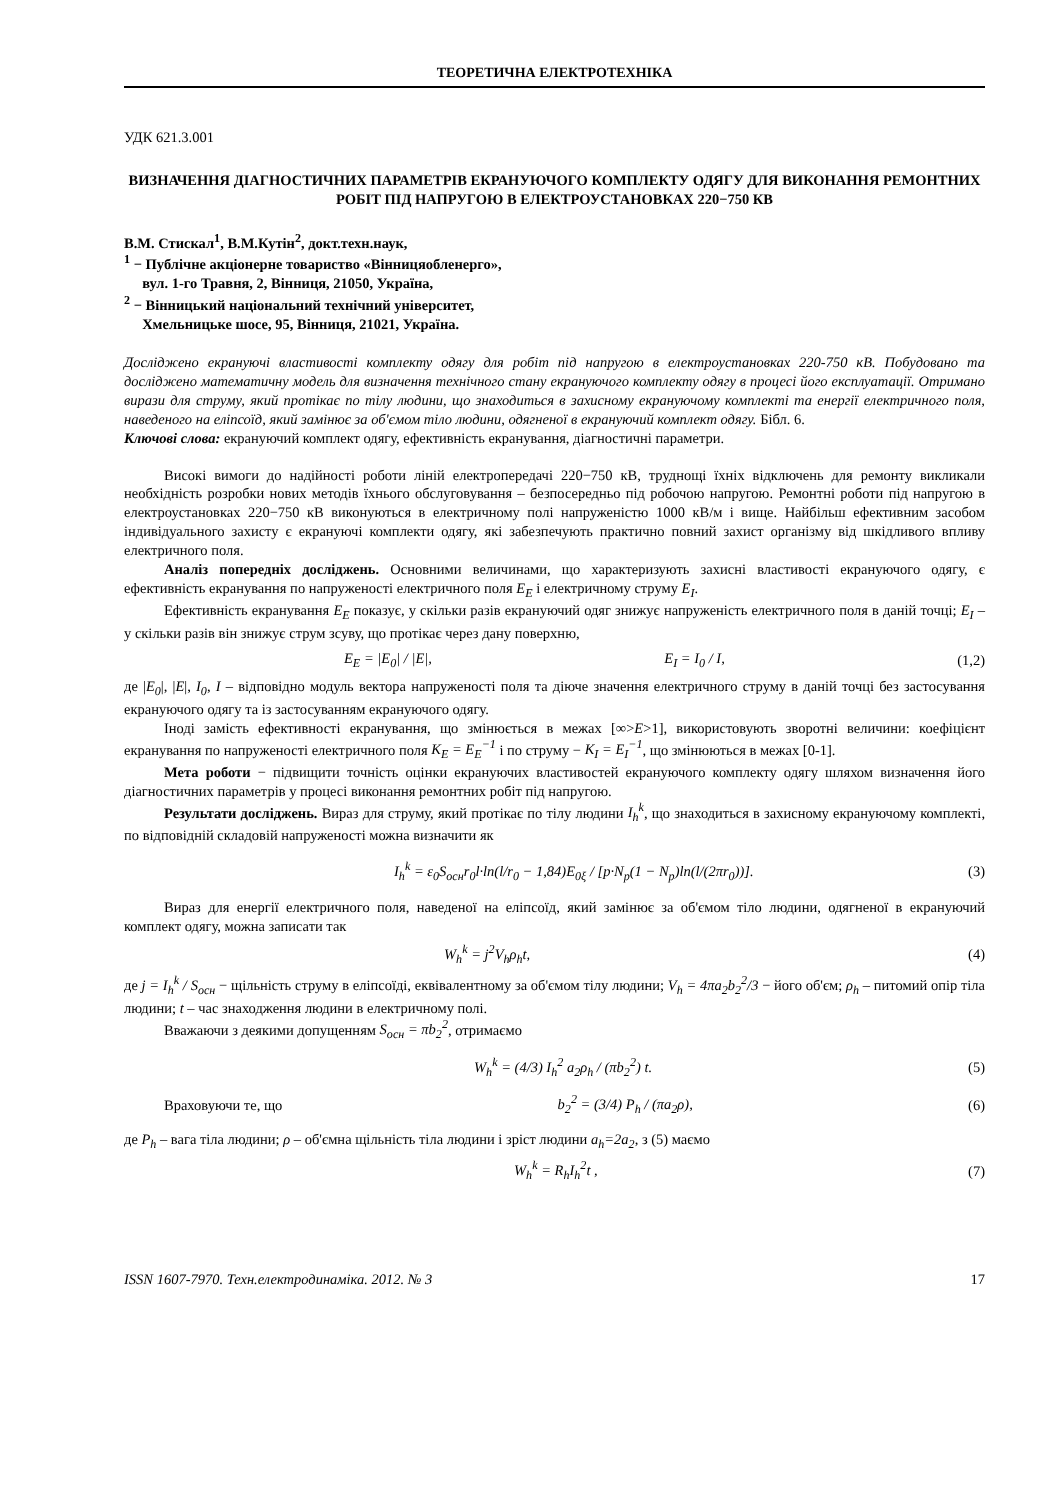ТЕОРЕТИЧНА ЕЛЕКТРОТЕХНІКА
УДК 621.3.001
ВИЗНАЧЕННЯ ДІАГНОСТИЧНИХ ПАРАМЕТРІВ ЕКРАНУЮЧОГО КОМПЛЕКТУ ОДЯГУ ДЛЯ ВИКОНАННЯ РЕМОНТНИХ РОБІТ ПІД НАПРУГОЮ В ЕЛЕКТРОУСТАНОВКАХ 220−750 КВ
В.М. Стискал<sup>1</sup>, В.М.Кутін<sup>2</sup>, докт.техн.наук,
<sup>1</sup> − Публічне акціонерне товариство «Вінницяобленерго»,
вул. 1-го Травня, 2, Вінниця, 21050, Україна,
<sup>2</sup> − Вінницький національний технічний університет,
Хмельницьке шосе, 95, Вінниця, 21021, Україна.
Досліджено екрануючі властивості комплекту одягу для робіт під напругою в електроустановках 220-750 кВ. Побудовано та досліджено математичну модель для визначення технічного стану екрануючого комплекту одягу в процесі його експлуатації. Отримано вирази для струму, який протікає по тілу людини, що знаходиться в захисному екрануючому комплекті та енергії електричного поля, наведеного на еліпсоїд, який замінює за об'ємом тіло людини, одягненої в екрануючий комплект одягу. Бібл. 6.
Ключові слова: екрануючий комплект одягу, ефективність екранування, діагностичні параметри.
Високі вимоги до надійності роботи ліній електропередачі 220−750 кВ, труднощі їхніх відключень для ремонту викликали необхідність розробки нових методів їхнього обслуговування – безпосередньо під робочою напругою. Ремонтні роботи під напругою в електроустановках 220−750 кВ виконуються в електричному полі напруженістю 1000 кВ/м і вище. Найбільш ефективним засобом індивідуального захисту є екрануючі комплекти одягу, які забезпечують практично повний захист організму від шкідливого впливу електричного поля.
Аналіз попередніх досліджень. Основними величинами, що характеризують захисні властивості екрануючого одягу, є ефективність екранування по напруженості електричного поля E<sub>E</sub> і електричному струму E<sub>I</sub>.
Ефективність екранування E<sub>E</sub> показує, у скільки разів екрануючий одяг знижує напруженість електричного поля в даній точці; E<sub>I</sub> – у скільки разів він знижує струм зсуву, що протікає через дану поверхню,
E<sub>E</sub> = |E<sub>0</sub>| / |E|, E<sub>I</sub> = I<sub>0</sub> / I, (1,2)
де |E<sub>0</sub>|, |E|, I<sub>0</sub>, I – відповідно модуль вектора напруженості поля та діюче значення електричного струму в даній точці без застосування екрануючого одягу та із застосуванням екрануючого одягу.
Іноді замість ефективності екранування, що змінюється в межах [∞>E>1], використовують зворотні величини: коефіцієнт екранування по напруженості електричного поля K<sub>E</sub> = E<sub>E</sub><sup>−1</sup> і по струму − K<sub>I</sub> = E<sub>I</sub><sup>−1</sup>, що змінюються в межах [0-1].
Мета роботи − підвищити точність оцінки екрануючих властивостей екрануючого комплекту одягу шляхом визначення його діагностичних параметрів у процесі виконання ремонтних робіт під напругою.
Результати досліджень. Вираз для струму, який протікає по тілу людини I<sub>h</sub><sup>k</sup>, що знаходиться в захисному екрануючому комплекті, по відповідній складовій напруженості можна визначити як
I<sub>h</sub><sup>k</sup> = ε<sub>0</sub>S<sub>осн</sub>r<sub>0</sub>l·ln(l/r<sub>0</sub> − 1,84)E<sub>0ξ</sub> / [p·N<sub>p</sub>(1 − N<sub>p</sub>)ln(l/(2πr<sub>0</sub>))]. (3)
Вираз для енергії електричного поля, наведеної на еліпсоїд, який замінює за об'ємом тіло людини, одягненої в екрануючий комплект одягу, можна записати так
W<sub>h</sub><sup>k</sup> = j<sup>2</sup>V<sub>h</sub>ρ<sub>h</sub>t, (4)
де j = I<sub>h</sub><sup>k</sup> / S<sub>осн</sub> − щільність струму в еліпсоїді, еквівалентному за об'ємом тілу людини; V<sub>h</sub> = 4πa<sub>2</sub>b<sub>2</sub><sup>2</sup>/3 − його об'єм; ρ<sub>h</sub> – питомий опір тіла людини; t – час знаходження людини в електричному полі.
Вважаючи з деякими допущенням S<sub>осн</sub> = πb<sub>2</sub><sup>2</sup>, отримаємо
W<sub>h</sub><sup>k</sup> = (4/3) I<sub>h</sub><sup>2</sup> a<sub>2</sub>ρ<sub>h</sub> / (πb<sub>2</sub><sup>2</sup>) t. (5)
Враховуючи те, що b<sub>2</sub><sup>2</sup> = (3/4) P<sub>h</sub> / (πa<sub>2</sub>ρ), (6)
де P<sub>h</sub> – вага тіла людини; ρ – об'ємна щільність тіла людини і зріст людини a<sub>h</sub>=2a<sub>2</sub>, з (5) маємо
W<sub>h</sub><sup>k</sup> = R<sub>h</sub>I<sub>h</sub><sup>2</sup>t , (7)
ISSN 1607-7970. Техн.електродинаміка. 2012. № 3 17